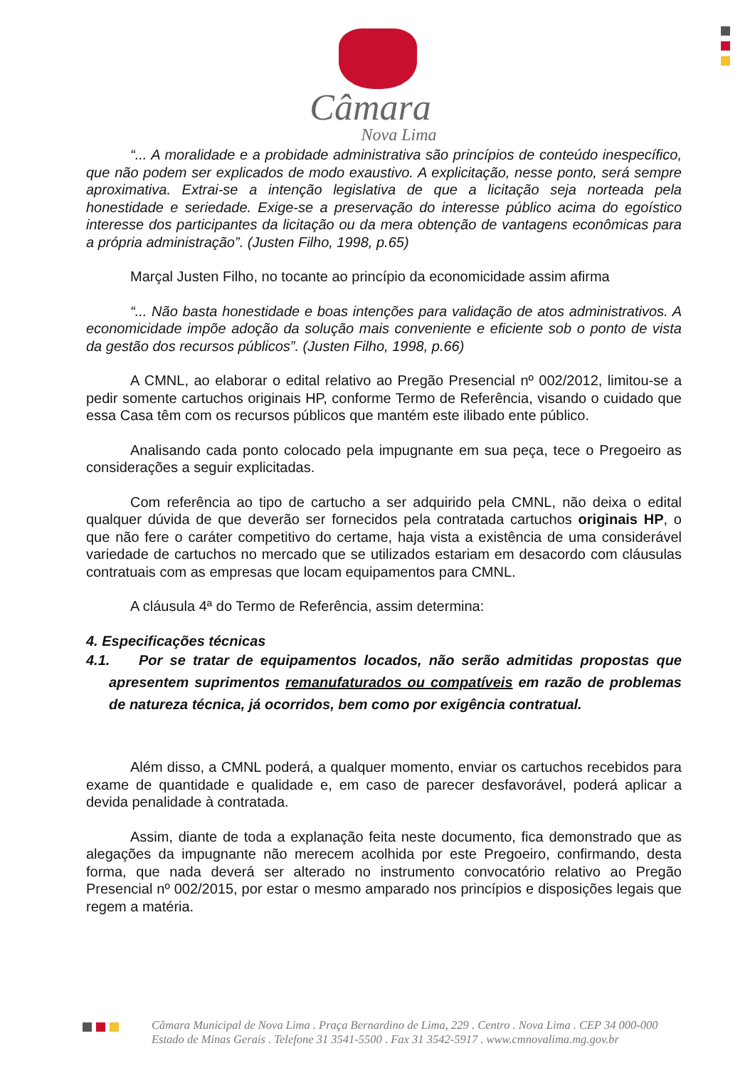Câmara
Nova Lima
“... A moralidade e a probidade administrativa são princípios de conteúdo inespecífico, que não podem ser explicados de modo exaustivo. A explicitação, nesse ponto, será sempre aproximativa. Extrai-se a intenção legislativa de que a licitação seja norteada pela honestidade e seriedade. Exige-se a preservação do interesse público acima do egoístico interesse dos participantes da licitação ou da mera obtenção de vantagens econômicas para a própria administração”. (Justen Filho, 1998, p.65)
Marçal Justen Filho, no tocante ao princípio da economicidade assim afirma
“... Não basta honestidade e boas intenções para validação de atos administrativos. A economicidade impõe adoção da solução mais conveniente e eficiente sob o ponto de vista da gestão dos recursos públicos”. (Justen Filho, 1998, p.66)
A CMNL, ao elaborar o edital relativo ao Pregão Presencial nº 002/2012, limitou-se a pedir somente cartuchos originais HP, conforme Termo de Referência, visando o cuidado que essa Casa têm com os recursos públicos que mantém este ilibado ente público.
Analisando cada ponto colocado pela impugnante em sua peça, tece o Pregoeiro as considerações a seguir explicitadas.
Com referência ao tipo de cartucho a ser adquirido pela CMNL, não deixa o edital qualquer dúvida de que deverão ser fornecidos pela contratada cartuchos originais HP, o que não fere o caráter competitivo do certame, haja vista a existência de uma considerável variedade de cartuchos no mercado que se utilizados estariam em desacordo com cláusulas contratuais com as empresas que locam equipamentos para CMNL.
A cláusula 4ª do Termo de Referência, assim determina:
4. Especificações técnicas
4.1. Por se tratar de equipamentos locados, não serão admitidas propostas que apresentem suprimentos remanufaturados ou compatíveis em razão de problemas de natureza técnica, já ocorridos, bem como por exigência contratual.
Além disso, a CMNL poderá, a qualquer momento, enviar os cartuchos recebidos para exame de quantidade e qualidade e, em caso de parecer desfavorável, poderá aplicar a devida penalidade à contratada.
Assim, diante de toda a explanação feita neste documento, fica demonstrado que as alegações da impugnante não merecem acolhida por este Pregoeiro, confirmando, desta forma, que nada deverá ser alterado no instrumento convocatório relativo ao Pregão Presencial nº 002/2015, por estar o mesmo amparado nos princípios e disposições legais que regem a matéria.
Câmara Municipal de Nova Lima . Praça Bernardino de Lima, 229 . Centro . Nova Lima . CEP 34 000-000
Estado de Minas Gerais . Telefone 31 3541-5500 . Fax 31 3542-5917 . www.cmnovalima.mg.gov.br